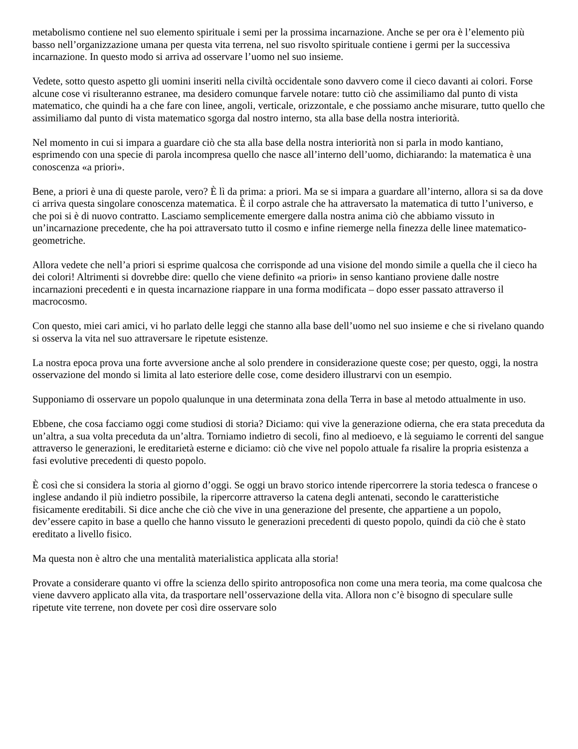metabolismo contiene nel suo elemento spirituale i semi per la prossima incarnazione. Anche se per ora è l’elemento più basso nell’organizzazione umana per questa vita terrena, nel suo risvolto spirituale contiene i germi per la successiva incarnazione. In questo modo si arriva ad osservare l’uomo nel suo insieme.
Vedete, sotto questo aspetto gli uomini inseriti nella civiltà occidentale sono davvero come il cieco davanti ai colori. Forse alcune cose vi risulteranno estranee, ma desidero comunque farvele notare: tutto ciò che assimiliamo dal punto di vista matematico, che quindi ha a che fare con linee, angoli, verticale, orizzontale, e che possiamo anche misurare, tutto quello che assimiliamo dal punto di vista matematico sgorga dal nostro interno, sta alla base della nostra interiorità.
Nel momento in cui si impara a guardare ciò che sta alla base della nostra interiorità non si parla in modo kantiano, esprimendo con una specie di parola incompresa quello che nasce all’interno dell’uomo, dichiarando: la matematica è una conoscenza «a priori».
Bene, a priori è una di queste parole, vero? È lì da prima: a priori. Ma se si impara a guardare all’interno, allora si sa da dove ci arriva questa singolare conoscenza matematica. È il corpo astrale che ha attraversato la matematica di tutto l’universo, e che poi si è di nuovo contratto. Lasciamo semplicemente emergere dalla nostra anima ciò che abbiamo vissuto in un’incarnazione precedente, che ha poi attraversato tutto il cosmo e infine riemerge nella finezza delle linee matematico-geometriche.
Allora vedete che nell’a priori si esprime qualcosa che corrisponde ad una visione del mondo simile a quella che il cieco ha dei colori! Altrimenti si dovrebbe dire: quello che viene definito «a priori» in senso kantiano proviene dalle nostre incarnazioni precedenti e in questa incarnazione riappare in una forma modificata – dopo esser passato attraverso il macrocosmo.
Con questo, miei cari amici, vi ho parlato delle leggi che stanno alla base dell’uomo nel suo insieme e che si rivelano quando si osserva la vita nel suo attraversare le ripetute esistenze.
La nostra epoca prova una forte avversione anche al solo prendere in considerazione queste cose; per questo, oggi, la nostra osservazione del mondo si limita al lato esteriore delle cose, come desidero illustrarvi con un esempio.
Supponiamo di osservare un popolo qualunque in una determinata zona della Terra in base al metodo attualmente in uso.
Ebbene, che cosa facciamo oggi come studiosi di storia? Diciamo: qui vive la generazione odierna, che era stata preceduta da un’altra, a sua volta preceduta da un’altra. Torniamo indietro di secoli, fino al medioevo, e là seguiamo le correnti del sangue attraverso le generazioni, le ereditarietà esterne e diciamo: ciò che vive nel popolo attuale fa risalire la propria esistenza a fasi evolutive precedenti di questo popolo.
È così che si considera la storia al giorno d’oggi. Se oggi un bravo storico intende ripercorrere la storia tedesca o francese o inglese andando il più indietro possibile, la ripercorre attraverso la catena degli antenati, secondo le caratteristiche fisicamente ereditabili. Si dice anche che ciò che vive in una generazione del presente, che appartiene a un popolo, dev’essere capito in base a quello che hanno vissuto le generazioni precedenti di questo popolo, quindi da ciò che è stato ereditato a livello fisico.
Ma questa non è altro che una mentalità materialistica applicata alla storia!
Provate a considerare quanto vi offre la scienza dello spirito antroposofica non come una mera teoria, ma come qualcosa che viene davvero applicato alla vita, da trasportare nell’osservazione della vita. Allora non c’è bisogno di speculare sulle ripetute vite terrene, non dovete per così dire osservare solo